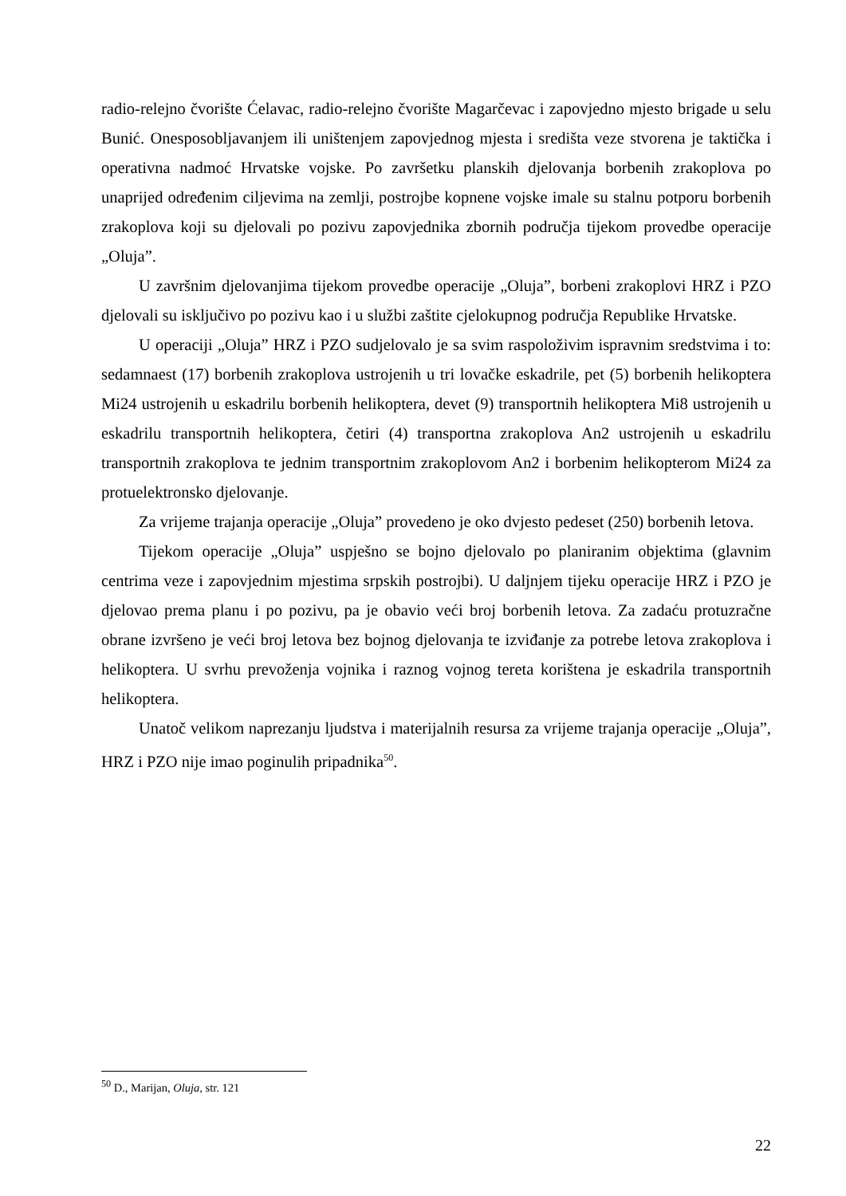radio-relejno čvorište Ćelavac, radio-relejno čvorište Magarčevac i zapovjedno mjesto brigade u selu Bunić. Onesposobljavanjem ili uništenjem zapovjednog mjesta i središta veze stvorena je taktička i operativna nadmoć Hrvatske vojske. Po završetku planskih djelovanja borbenih zrakoplova po unaprijed određenim ciljevima na zemlji, postrojbe kopnene vojske imale su stalnu potporu borbenih zrakoplova koji su djelovali po pozivu zapovjednika zbornih područja tijekom provedbe operacije „Oluja”.
U završnim djelovanjima tijekom provedbe operacije „Oluja”, borbeni zrakoplovi HRZ i PZO djelovali su isključivo po pozivu kao i u službi zaštite cjelokupnog područja Republike Hrvatske.
U operaciji „Oluja” HRZ i PZO sudjelovalo je sa svim raspoloživim ispravnim sredstvima i to: sedamnaest (17) borbenih zrakoplova ustrojenih u tri lovačke eskadrile, pet (5) borbenih helikoptera Mi24 ustrojenih u eskadrilu borbenih helikoptera, devet (9) transportnih helikoptera Mi8 ustrojenih u eskadrilu transportnih helikoptera, četiri (4) transportna zrakoplova An2 ustrojenih u eskadrilu transportnih zrakoplova te jednim transportnim zrakoplovom An2 i borbenim helikopterom Mi24 za protuelektronsko djelovanje.
Za vrijeme trajanja operacije „Oluja” provedeno je oko dvjesto pedeset (250) borbenih letova.
Tijekom operacije „Oluja” uspješno se bojno djelovalo po planiranim objektima (glavnim centrima veze i zapovjednim mjestima srpskih postrojbi). U daljnjem tijeku operacije HRZ i PZO je djelovao prema planu i po pozivu, pa je obavio veći broj borbenih letova. Za zadaću protuzračne obrane izvršeno je veći broj letova bez bojnog djelovanja te izviđanje za potrebe letova zrakoplova i helikoptera. U svrhu prevoženja vojnika i raznog vojnog tereta korištena je eskadrila transportnih helikoptera.
Unatoč velikom naprezanju ljudstva i materijalnih resursa za vrijeme trajanja operacije „Oluja”, HRZ i PZO nije imao poginulih pripadnika<sup>50</sup>.
<sup>50</sup> D., Marijan, Oluja, str. 121
22